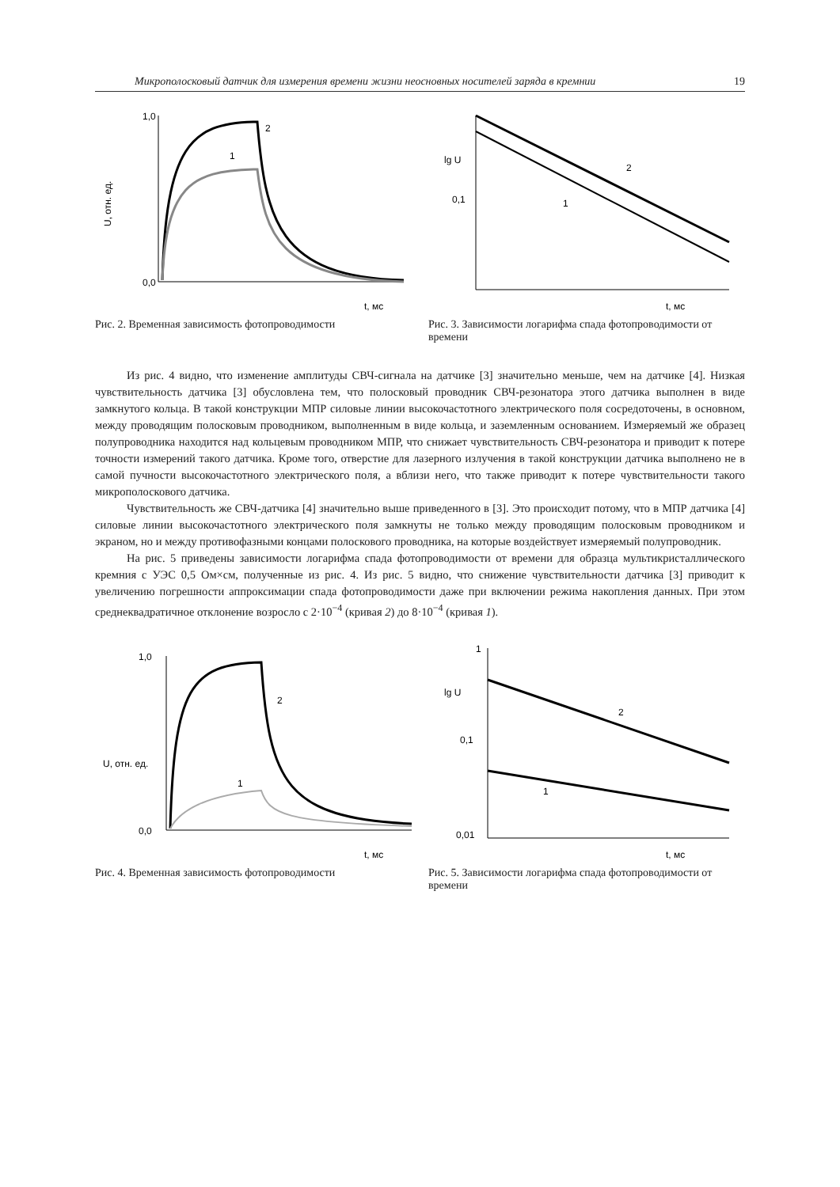Микрополосковый датчик для измерения времени жизни неосновных носителей заряда в кремнии 19
U, отн. ед.
2
1
1,0
0,0
t, мс
Рис. 2. Временная зависимость фотопроводимости
lg U
2
1
0,1
t, мс
Рис. 3. Зависимости логарифма спада фотопроводимости от времени
Из рис. 4 видно, что изменение амплитуды СВЧ-сигнала на датчике [3] значительно меньше, чем на датчике [4]. Низкая чувствительность датчика [3] обусловлена тем, что полосковый проводник СВЧ-резонатора этого датчика выполнен в виде замкнутого кольца. В такой конструкции МПР силовые линии высокочастотного электрического поля сосредоточены, в основном, между проводящим полосковым проводником, выполненным в виде кольца, и заземленным основанием. Измеряемый же образец полупроводника находится над кольцевым проводником МПР, что снижает чувствительность СВЧ-резонатора и приводит к потере точности измерений такого датчика. Кроме того, отверстие для лазерного излучения в такой конструкции датчика выполнено не в самой пучности высокочастотного электрического поля, а вблизи него, что также приводит к потере чувствительности такого микрополоскового датчика.
Чувствительность же СВЧ-датчика [4] значительно выше приведенного в [3]. Это происходит потому, что в МПР датчика [4] силовые линии высокочастотного электрического поля замкнуты не только между проводящим полосковым проводником и экраном, но и между противофазными концами полоскового проводника, на которые воздействует измеряемый полупроводник.
На рис. 5 приведены зависимости логарифма спада фотопроводимости от времени для образца мультикристаллического кремния с УЭС 0,5 Ом×см, полученные из рис. 4. Из рис. 5 видно, что снижение чувствительности датчика [3] приводит к увеличению погрешности аппроксимации спада фотопроводимости даже при включении режима накопления данных. При этом среднеквадратичное отклонение возросло с 2·10<sup>−4</sup> (кривая 2) до 8·10<sup>−4</sup> (кривая 1).
U, отн. ед.
2
1
1,0
0,0
t, мс
Рис. 4. Временная зависимость фотопроводимости
lg U
2
1
1
0,1
0,01
t, мс
Рис. 5. Зависимости логарифма спада фотопроводимости от времени